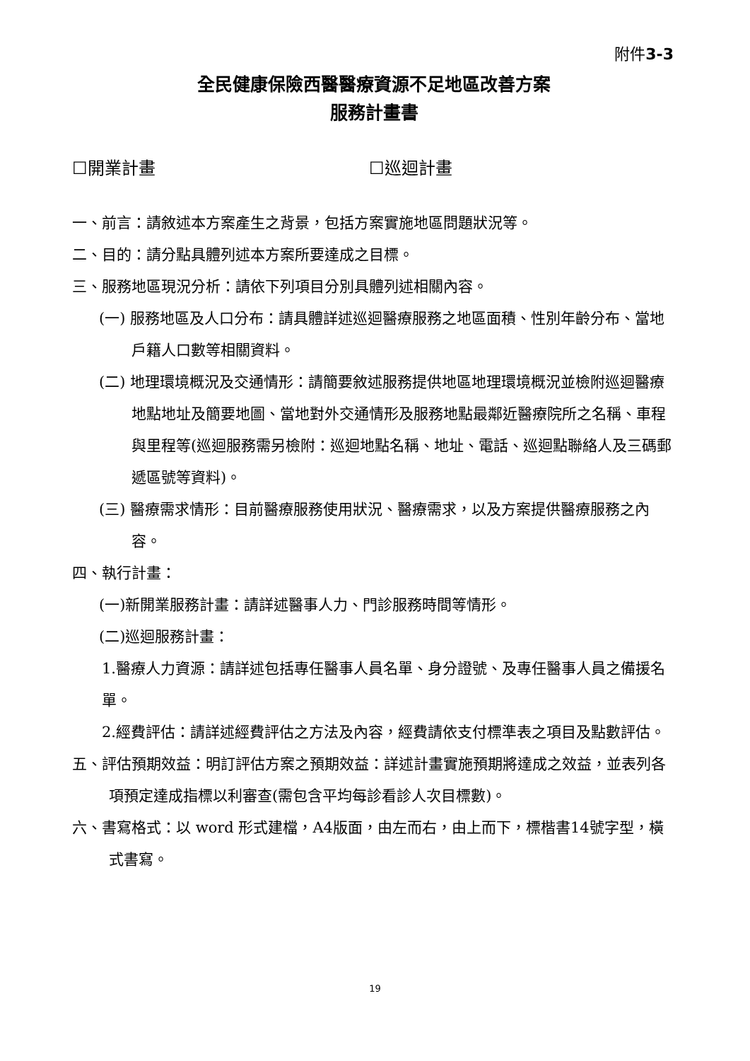附件3-3
全民健康保險西醫醫療資源不足地區改善方案
服務計畫書
☐開業計畫 ☐巡迴計畫
一、前言：請敘述本方案產生之背景，包括方案實施地區問題狀況等。
二、目的：請分點具體列述本方案所要達成之目標。
三、服務地區現況分析：請依下列項目分別具體列述相關內容。
(一) 服務地區及人口分布：請具體詳述巡迴醫療服務之地區面積、性別年齡分布、當地戶籍人口數等相關資料。
(二) 地理環境概況及交通情形：請簡要敘述服務提供地區地理環境概況並檢附巡迴醫療地點地址及簡要地圖、當地對外交通情形及服務地點最鄰近醫療院所之名稱、車程與里程等(巡迴服務需另檢附：巡迴地點名稱、地址、電話、巡迴點聯絡人及三碼郵遞區號等資料)。
(三) 醫療需求情形：目前醫療服務使用狀況、醫療需求，以及方案提供醫療服務之內容。
四、執行計畫：
(一)新開業服務計畫：請詳述醫事人力、門診服務時間等情形。
(二)巡迴服務計畫：
1.醫療人力資源：請詳述包括專任醫事人員名單、身分證號、及專任醫事人員之備援名單。
2.經費評估：請詳述經費評估之方法及內容，經費請依支付標準表之項目及點數評估。
五、評估預期效益：明訂評估方案之預期效益：詳述計畫實施預期將達成之效益，並表列各項預定達成指標以利審查(需包含平均每診看診人次目標數)。
六、書寫格式：以 word 形式建檔，A4版面，由左而右，由上而下，標楷書14號字型，橫式書寫。
19